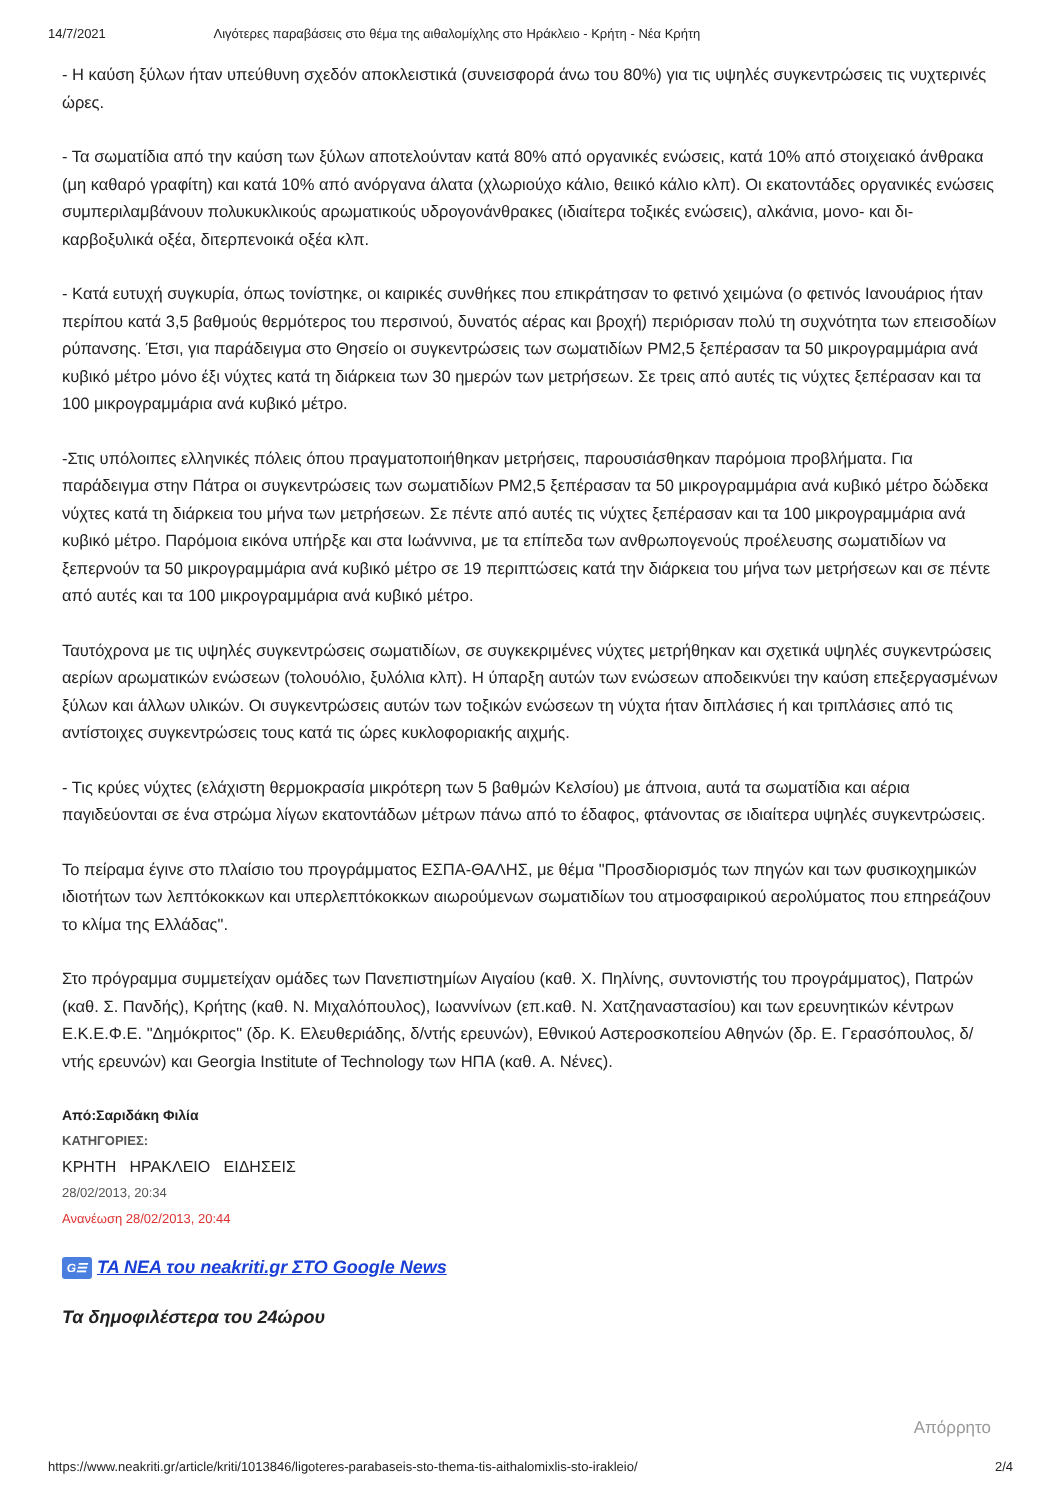14/7/2021 Λιγότερες παραβάσεις στο θέμα της αιθαλομίχλης στο Ηράκλειο - Κρήτη - Νέα Κρήτη
- Η καύση ξύλων ήταν υπεύθυνη σχεδόν αποκλειστικά (συνεισφορά άνω του 80%) για τις υψηλές συγκεντρώσεις τις νυχτερινές ώρες.
- Τα σωματίδια από την καύση των ξύλων αποτελούνταν κατά 80% από οργανικές ενώσεις, κατά 10% από στοιχειακό άνθρακα (μη καθαρό γραφίτη) και κατά 10% από ανόργανα άλατα (χλωριούχο κάλιο, θειικό κάλιο κλπ). Οι εκατοντάδες οργανικές ενώσεις συμπεριλαμβάνουν πολυκυκλικούς αρωματικούς υδρογονάνθρακες (ιδιαίτερα τοξικές ενώσεις), αλκάνια, μονο- και δι-καρβοξυλικά οξέα, διτερπενοικά οξέα κλπ.
- Κατά ευτυχή συγκυρία, όπως τονίστηκε, οι καιρικές συνθήκες που επικράτησαν το φετινό χειμώνα (ο φετινός Ιανουάριος ήταν περίπου κατά 3,5 βαθμούς θερμότερος του περσινού, δυνατός αέρας και βροχή) περιόρισαν πολύ τη συχνότητα των επεισοδίων ρύπανσης. Έτσι, για παράδειγμα στο Θησείο οι συγκεντρώσεις των σωματιδίων PM2,5 ξεπέρασαν τα 50 μικρογραμμάρια ανά κυβικό μέτρο μόνο έξι νύχτες κατά τη διάρκεια των 30 ημερών των μετρήσεων. Σε τρεις από αυτές τις νύχτες ξεπέρασαν και τα 100 μικρογραμμάρια ανά κυβικό μέτρο.
-Στις υπόλοιπες ελληνικές πόλεις όπου πραγματοποιήθηκαν μετρήσεις, παρουσιάσθηκαν παρόμοια προβλήματα. Για παράδειγμα στην Πάτρα οι συγκεντρώσεις των σωματιδίων PM2,5 ξεπέρασαν τα 50 μικρογραμμάρια ανά κυβικό μέτρο δώδεκα νύχτες κατά τη διάρκεια του μήνα των μετρήσεων. Σε πέντε από αυτές τις νύχτες ξεπέρασαν και τα 100 μικρογραμμάρια ανά κυβικό μέτρο. Παρόμοια εικόνα υπήρξε και στα Ιωάννινα, με τα επίπεδα των ανθρωπογενούς προέλευσης σωματιδίων να ξεπερνούν τα 50 μικρογραμμάρια ανά κυβικό μέτρο σε 19 περιπτώσεις κατά την διάρκεια του μήνα των μετρήσεων και σε πέντε από αυτές και τα 100 μικρογραμμάρια ανά κυβικό μέτρο.
Ταυτόχρονα με τις υψηλές συγκεντρώσεις σωματιδίων, σε συγκεκριμένες νύχτες μετρήθηκαν και σχετικά υψηλές συγκεντρώσεις αερίων αρωματικών ενώσεων (τολουόλιο, ξυλόλια κλπ). Η ύπαρξη αυτών των ενώσεων αποδεικνύει την καύση επεξεργασμένων ξύλων και άλλων υλικών. Οι συγκεντρώσεις αυτών των τοξικών ενώσεων τη νύχτα ήταν διπλάσιες ή και τριπλάσιες από τις αντίστοιχες συγκεντρώσεις τους κατά τις ώρες κυκλοφοριακής αιχμής.
- Τις κρύες νύχτες (ελάχιστη θερμοκρασία μικρότερη των 5 βαθμών Κελσίου) με άπνοια, αυτά τα σωματίδια και αέρια παγιδεύονται σε ένα στρώμα λίγων εκατοντάδων μέτρων πάνω από το έδαφος, φτάνοντας σε ιδιαίτερα υψηλές συγκεντρώσεις.
Το πείραμα έγινε στο πλαίσιο του προγράμματος ΕΣΠΑ-ΘΑΛΗΣ, με θέμα "Προσδιορισμός των πηγών και των φυσικοχημικών ιδιοτήτων των λεπτόκοκκων και υπερλεπτόκοκκων αιωρούμενων σωματιδίων του ατμοσφαιρικού αερολύματος που επηρεάζουν το κλίμα της Ελλάδας".
Στο πρόγραμμα συμμετείχαν ομάδες των Πανεπιστημίων Αιγαίου (καθ. Χ. Πηλίνης, συντονιστής του προγράμματος), Πατρών (καθ. Σ. Πανδής), Κρήτης (καθ. Ν. Μιχαλόπουλος), Ιωαννίνων (επ.καθ. Ν. Χατζηαναστασίου) και των ερευνητικών κέντρων Ε.Κ.Ε.Φ.Ε. "Δημόκριτος" (δρ. Κ. Ελευθεριάδης, δ/ντής ερευνών), Εθνικού Αστεροσκοπείου Αθηνών (δρ. Ε. Γερασόπουλος, δ/ντής ερευνών) και Georgia Institute of Technology των ΗΠΑ (καθ. Α. Νένες).
Από:Σαριδάκη Φιλία
ΚΑΤΗΓΟΡΙΕΣ:
ΚΡΗΤΗ ΗΡΑΚΛΕΙΟ ΕΙΔΗΣΕΙΣ
28/02/2013, 20:34
Ανανέωση 28/02/2013, 20:44
G☰ ΤΑ ΝΕΑ του neakriti.gr ΣΤΟ Google News
Τα δημοφιλέστερα του 24ώρου
Απόρρητο
https://www.neakriti.gr/article/kriti/1013846/ligoteres-parabaseis-sto-thema-tis-aithalomixlis-sto-irakleio/ 2/4